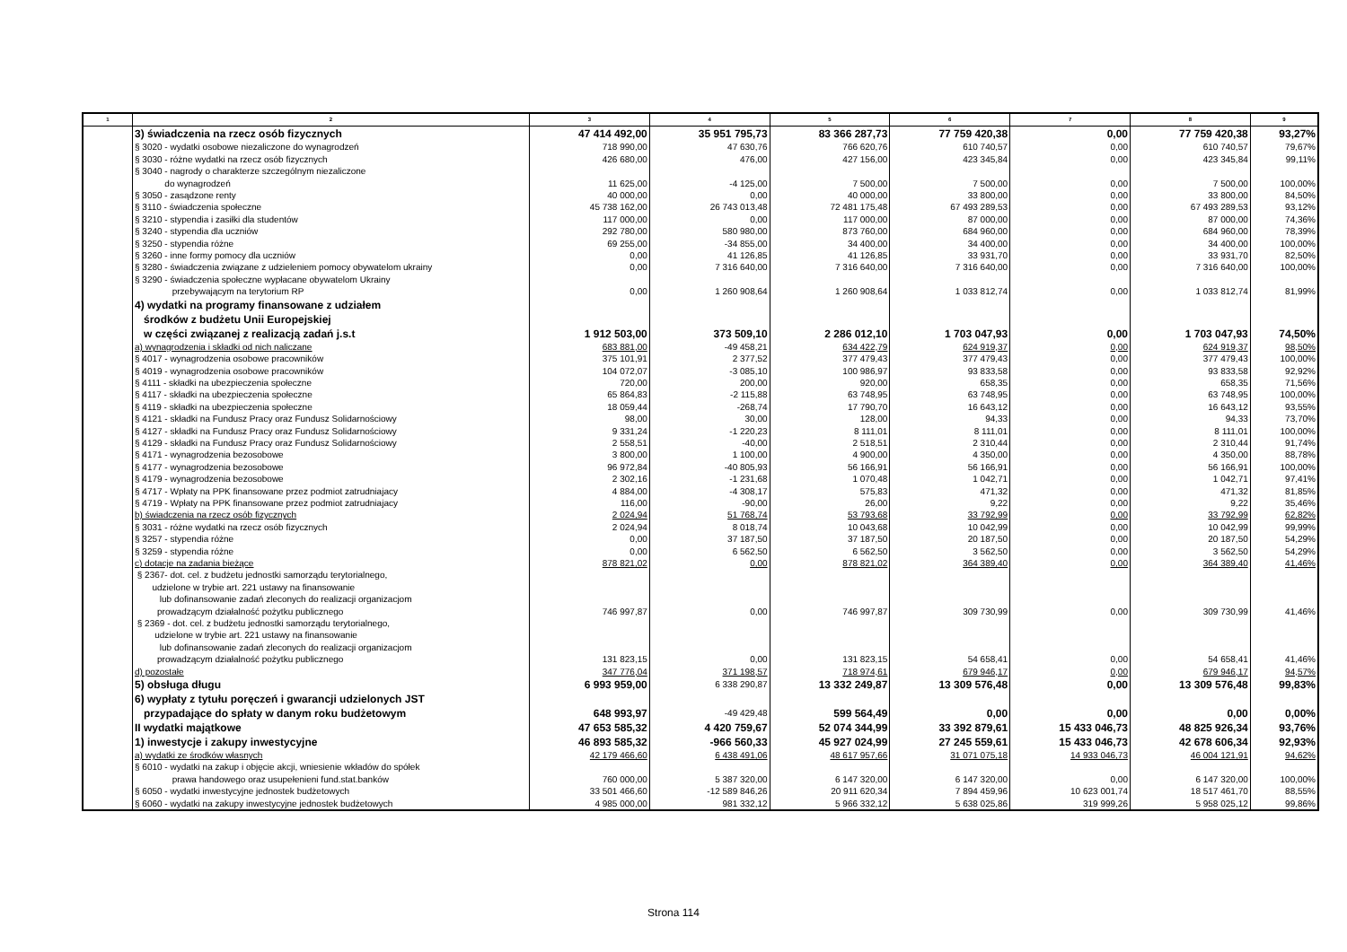| 1 | 2 | 3 | 4 | 5 | 6 | 7 | 8 | 9 |
| --- | --- | --- | --- | --- | --- | --- | --- | --- |
| | 3) świadczenia na rzecz osób fizycznych | 47 414 492,00 | 35 951 795,73 | 83 366 287,73 | 77 759 420,38 | 0,00 | 77 759 420,38 | 93,27% |
| | § 3020 - wydatki osobowe niezaliczone do wynagrodzeń | 718 990,00 | 47 630,76 | 766 620,76 | 610 740,57 | 0,00 | 610 740,57 | 79,67% |
| | § 3030 - różne wydatki na rzecz osób fizycznych | 426 680,00 | 476,00 | 427 156,00 | 423 345,84 | 0,00 | 423 345,84 | 99,11% |
| | § 3040 - nagrody o charakterze szczególnym niezaliczone do wynagrodzeń | 11 625,00 | -4 125,00 | 7 500,00 | 7 500,00 | 0,00 | 7 500,00 | 100,00% |
| | § 3050 - zasądzone renty | 40 000,00 | 0,00 | 40 000,00 | 33 800,00 | 0,00 | 33 800,00 | 84,50% |
| | § 3110 - świadczenia społeczne | 45 738 162,00 | 26 743 013,48 | 72 481 175,48 | 67 493 289,53 | 0,00 | 67 493 289,53 | 93,12% |
| | § 3210 - stypendia i zasiłki dla studentów | 117 000,00 | 0,00 | 117 000,00 | 87 000,00 | 0,00 | 87 000,00 | 74,36% |
| | § 3240 - stypendia dla uczniów | 292 780,00 | 580 980,00 | 873 760,00 | 684 960,00 | 0,00 | 684 960,00 | 78,39% |
| | § 3250 - stypendia różne | 69 255,00 | -34 855,00 | 34 400,00 | 34 400,00 | 0,00 | 34 400,00 | 100,00% |
| | § 3260 - inne formy pomocy dla uczniów | 0,00 | 41 126,85 | 41 126,85 | 33 931,70 | 0,00 | 33 931,70 | 82,50% |
| | § 3280 - świadczenia związane z udzieleniem pomocy obywatelom ukrainy | 0,00 | 7 316 640,00 | 7 316 640,00 | 7 316 640,00 | 0,00 | 7 316 640,00 | 100,00% |
| | § 3290 - świadczenia społeczne wypłacane obywatelom Ukrainy przebywającym na terytorium RP | 0,00 | 1 260 908,64 | 1 260 908,64 | 1 033 812,74 | 0,00 | 1 033 812,74 | 81,99% |
| | 4) wydatki na programy finansowane z udziałem środków z budżetu Unii Europejskiej w części związanej z realizacją zadań j.s.t | 1 912 503,00 | 373 509,10 | 2 286 012,10 | 1 703 047,93 | 0,00 | 1 703 047,93 | 74,50% |
| | a) wynagrodzenia i składki od nich naliczane | 683 881,00 | -49 458,21 | 634 422,79 | 624 919,37 | 0,00 | 624 919,37 | 98,50% |
| | § 4017 - wynagrodzenia osobowe pracowników | 375 101,91 | 2 377,52 | 377 479,43 | 377 479,43 | 0,00 | 377 479,43 | 100,00% |
| | § 4019 - wynagrodzenia osobowe pracowników | 104 072,07 | -3 085,10 | 100 986,97 | 93 833,58 | 0,00 | 93 833,58 | 92,92% |
| | § 4111 - składki na ubezpieczenia społeczne | 720,00 | 200,00 | 920,00 | 658,35 | 0,00 | 658,35 | 71,56% |
| | § 4117 - składki na ubezpieczenia społeczne | 65 864,83 | -2 115,88 | 63 748,95 | 63 748,95 | 0,00 | 63 748,95 | 100,00% |
| | § 4119 - składki na ubezpieczenia społeczne | 18 059,44 | -268,74 | 17 790,70 | 16 643,12 | 0,00 | 16 643,12 | 93,55% |
| | § 4121 - składki na Fundusz Pracy oraz Fundusz Solidarnościowy | 98,00 | 30,00 | 128,00 | 94,33 | 0,00 | 94,33 | 73,70% |
| | § 4127 - składki na Fundusz Pracy oraz Fundusz Solidarnościowy | 9 331,24 | -1 220,23 | 8 111,01 | 8 111,01 | 0,00 | 8 111,01 | 100,00% |
| | § 4129 - składki na Fundusz Pracy oraz Fundusz Solidarnościowy | 2 558,51 | -40,00 | 2 518,51 | 2 310,44 | 0,00 | 2 310,44 | 91,74% |
| | § 4171 - wynagrodzenia bezosobowe | 3 800,00 | 1 100,00 | 4 900,00 | 4 350,00 | 0,00 | 4 350,00 | 88,78% |
| | § 4177 - wynagrodzenia bezosobowe | 96 972,84 | -40 805,93 | 56 166,91 | 56 166,91 | 0,00 | 56 166,91 | 100,00% |
| | § 4179 - wynagrodzenia bezosobowe | 2 302,16 | -1 231,68 | 1 070,48 | 1 042,71 | 0,00 | 1 042,71 | 97,41% |
| | § 4717 - Wpłaty na PPK finansowane przez podmiot zatrudniajacy | 4 884,00 | -4 308,17 | 575,83 | 471,32 | 0,00 | 471,32 | 81,85% |
| | § 4719 - Wpłaty na PPK finansowane przez podmiot zatrudniajacy | 116,00 | -90,00 | 26,00 | 9,22 | 0,00 | 9,22 | 35,46% |
| | b) świadczenia na rzecz osób fizycznych | 2 024,94 | 51 768,74 | 53 793,68 | 33 792,99 | 0,00 | 33 792,99 | 62,82% |
| | § 3031 - różne wydatki na rzecz osób fizycznych | 2 024,94 | 8 018,74 | 10 043,68 | 10 042,99 | 0,00 | 10 042,99 | 99,99% |
| | § 3257 - stypendia różne | 0,00 | 37 187,50 | 37 187,50 | 20 187,50 | 0,00 | 20 187,50 | 54,29% |
| | § 3259 - stypendia różne | 0,00 | 6 562,50 | 6 562,50 | 3 562,50 | 0,00 | 3 562,50 | 54,29% |
| | c) dotacje na zadania bieżące | 878 821,02 | 0,00 | 878 821,02 | 364 389,40 | 0,00 | 364 389,40 | 41,46% |
| | § 2367- dot. cel. z budżetu jednostki samorządu terytorialnego, udzielone w trybie art. 221 ustawy na finansowanie lub dofinansowanie zadań zleconych do realizacji organizacjom prowadzącym działalność pożytku publicznego | 746 997,87 | 0,00 | 746 997,87 | 309 730,99 | 0,00 | 309 730,99 | 41,46% |
| | § 2369 - dot. cel. z budżetu jednostki samorządu terytorialnego, udzielone w trybie art. 221 ustawy na finansowanie lub dofinansowanie zadań zleconych do realizacji organizacjom prowadzącym działalność pożytku publicznego | 131 823,15 | 0,00 | 131 823,15 | 54 658,41 | 0,00 | 54 658,41 | 41,46% |
| | d) pozostałe | 347 776,04 | 371 198,57 | 718 974,61 | 679 946,17 | 0,00 | 679 946,17 | 94,57% |
| | 5) obsługa długu | 6 993 959,00 | 6 338 290,87 | 13 332 249,87 | 13 309 576,48 | 0,00 | 13 309 576,48 | 99,83% |
| | 6) wypłaty z tytułu poręczeń i gwarancji udzielonych JST przypadające do spłaty w danym roku budżetowym | 648 993,97 | -49 429,48 | 599 564,49 | 0,00 | 0,00 | 0,00 | 0,00% |
| | II wydatki majątkowe | 47 653 585,32 | 4 420 759,67 | 52 074 344,99 | 33 392 879,61 | 15 433 046,73 | 48 825 926,34 | 93,76% |
| | 1) inwestycje i zakupy inwestycyjne | 46 893 585,32 | -966 560,33 | 45 927 024,99 | 27 245 559,61 | 15 433 046,73 | 42 678 606,34 | 92,93% |
| | a) wydatki ze środków własnych | 42 179 466,60 | 6 438 491,06 | 48 617 957,66 | 31 071 075,18 | 14 933 046,73 | 46 004 121,91 | 94,62% |
| | § 6010 - wydatki na zakup i objęcie akcji, wniesienie wkładów do spółek prawa handowego oraz usupełenieni fund.stat.banków | 760 000,00 | 5 387 320,00 | 6 147 320,00 | 6 147 320,00 | 0,00 | 6 147 320,00 | 100,00% |
| | § 6050 - wydatki inwestycyjne jednostek budżetowych | 33 501 466,60 | -12 589 846,26 | 20 911 620,34 | 7 894 459,96 | 10 623 001,74 | 18 517 461,70 | 88,55% |
| | § 6060 - wydatki na zakupy inwestycyjne jednostek budżetowych | 4 985 000,00 | 981 332,12 | 5 966 332,12 | 5 638 025,86 | 319 999,26 | 5 958 025,12 | 99,86% |
Strona 114